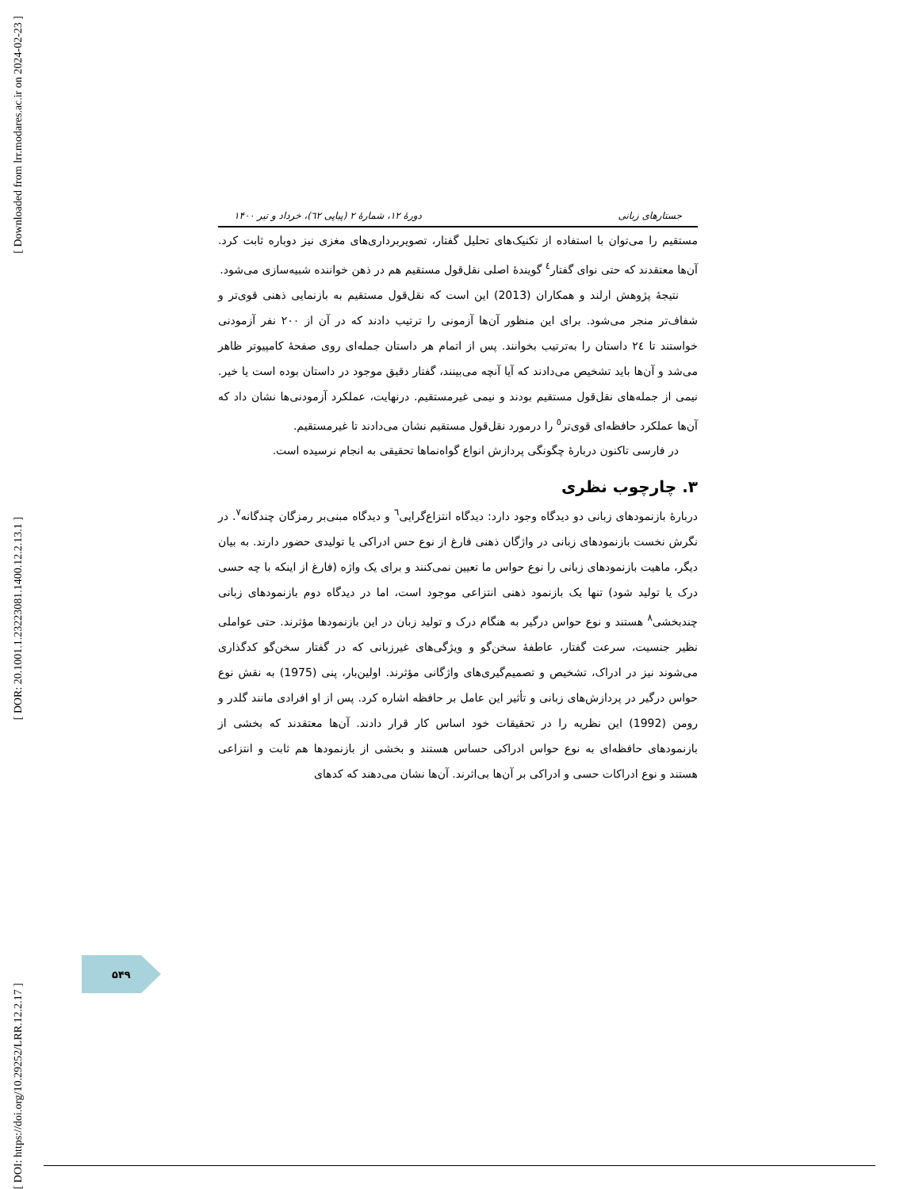[ Downloaded from lrr.modares.ac.ir on 2024-02-23 ]
[ DOR: 20.1001.1.23223081.1400.12.2.13.1 ]
[ DOI: https://doi.org/10.29252/LRR.12.2.17 ]
جستارهای زبانی دورهٔ ۱۲، شمارهٔ ۲ (پیاپی ٦٢)، خرداد و تیر ۱۴۰۰
مستقیم را می‌توان با استفاده از تکنیک‌های تحلیل گفتار، تصویربرداری‌های مغزی نیز دوباره ثابت کرد. آن‌ها معتقدند که حتی نوای گفتار<sup>٤</sup> گویندهٔ اصلی نقل‌قول مستقیم هم در ذهن خواننده شبیه‌سازی می‌شود.
نتیجهٔ پژوهش ارلند و همکاران (2013) این است که نقل‌قول مستقیم به بازنمایی ذهنی قوی‌تر و شفاف‌تر منجر می‌شود. برای این منظور آن‌ها آزمونی را ترتیب دادند که در آن از ۲۰۰ نفر آزمودنی خواستند تا ٢٤ داستان را به‌ترتیب بخوانند. پس از اتمام هر داستان جمله‌ای روی صفحهٔ کامپیوتر ظاهر می‌شد و آن‌ها باید تشخیص می‌دادند که آیا آنچه می‌بینند، گفتار دقیق موجود در داستان بوده است یا خیر. نیمی از جمله‌های نقل‌قول مستقیم بودند و نیمی غیرمستقیم. درنهایت، عملکرد آزمودنی‌ها نشان داد که آن‌ها عملکرد حافظه‌ای قوی‌تر<sup>٥</sup> را درمورد نقل‌قول مستقیم نشان می‌دادند تا غیرمستقیم.
در فارسی تاکنون دربارهٔ چگونگی پردازش انواع گواه‌نماها تحقیقی به انجام نرسیده است.
۳. چارچوب نظری
دربارهٔ بازنمودهای زبانی دو دیدگاه وجود دارد: دیدگاه انتزاع‌گرایی<sup>٦</sup> و دیدگاه مبنی‌بر رمزگان چندگانه<sup>٧</sup>. در نگرش نخست بازنمودهای زبانی در واژگان ذهنی فارغ از نوع حس ادراکی یا تولیدی حضور دارند. به بیان دیگر، ماهیت بازنمودهای زبانی را نوع حواس ما تعیین نمی‌کنند و برای یک واژه (فارغ از اینکه با چه حسی درک یا تولید شود) تنها یک بازنمود ذهنی انتزاعی موجود است، اما در دیدگاه دوم بازنمودهای زبانی چندبخشی<sup>٨</sup> هستند و نوع حواس درگیر به هنگام درک و تولید زبان در این بازنمودها مؤثرند. حتی عواملی نظیر جنسیت، سرعت گفتار، عاطفهٔ سخن‌گو و ویژگی‌های غیرزبانی که در گفتار سخن‌گو کدگذاری می‌شوند نیز در ادراک، تشخیص و تصمیم‌گیری‌های واژگانی مؤثرند. اولین‌بار، پنی (1975) به نقش نوع حواس درگیر در پردازش‌های زبانی و تأثیر این عامل بر حافظه اشاره کرد. پس از او افرادی مانند گلدر و رومن (1992) این نظریه را در تحقیقات خود اساس کار قرار دادند. آن‌ها معتقدند که بخشی از بازنمودهای حافظه‌ای به نوع حواس ادراکی حساس هستند و بخشی از بازنمودها هم ثابت و انتزاعی هستند و نوع ادراکات حسی و ادراکی بر آن‌ها بی‌اثرند. آن‌ها نشان می‌دهند که کدهای
۵۴۹